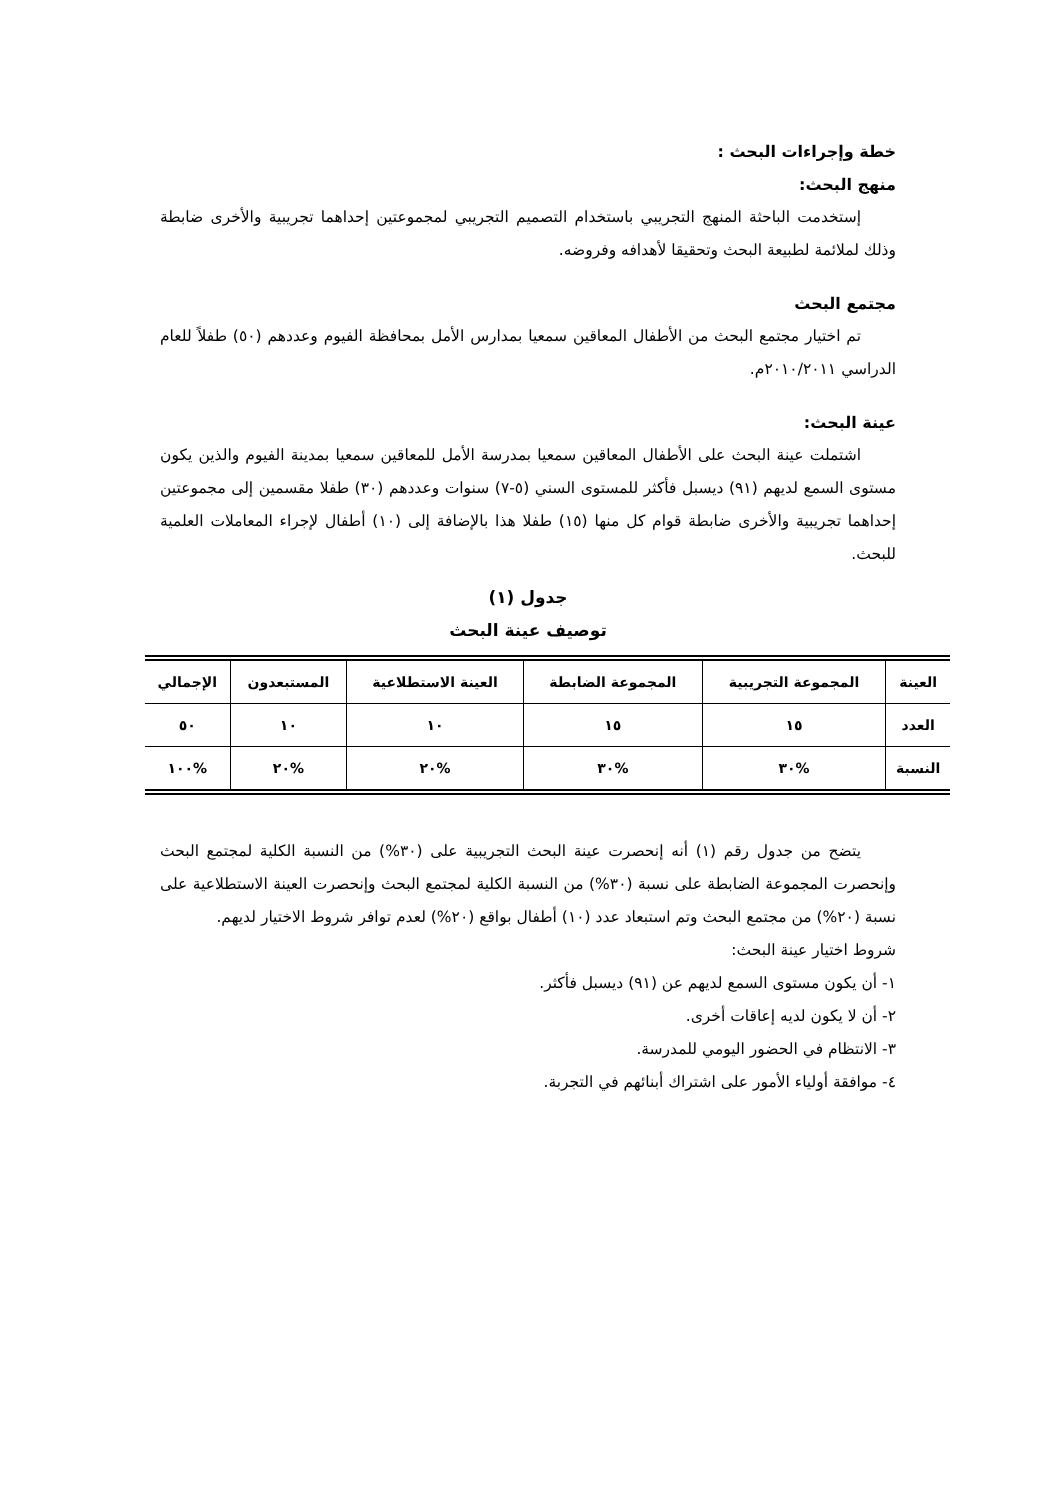خطة وإجراءات البحث :
منهج البحث:
إستخدمت الباحثة المنهج التجريبي باستخدام التصميم التجريبي لمجموعتين إحداهما تجريبية والأخرى ضابطة وذلك لملائمة لطبيعة البحث وتحقيقا لأهدافه وفروضه.
مجتمع البحث
تم اختيار مجتمع البحث من الأطفال المعاقين سمعيا بمدارس الأمل بمحافظة الفيوم وعددهم (٥٠) طفلاً للعام الدراسي ٢٠١٠/٢٠١١م.
عينة البحث:
اشتملت عينة البحث على الأطفال المعاقين سمعيا بمدرسة الأمل للمعاقين سمعيا بمدينة الفيوم والذين يكون مستوى السمع لديهم (٩١) ديسبل فأكثر للمستوى السني (٥-٧) سنوات وعددهم (٣٠) طفلا مقسمين إلى مجموعتين إحداهما تجريبية والأخرى ضابطة قوام كل منها (١٥) طفلا هذا بالإضافة إلى (١٠) أطفال لإجراء المعاملات العلمية للبحث.
جدول (١)
توصيف عينة البحث
| العينة | المجموعة التجريبية | المجموعة الضابطة | العينة الاستطلاعية | المستبعدون | الإجمالي |
| --- | --- | --- | --- | --- | --- |
| العدد | ١٥ | ١٥ | ١٠ | ١٠ | ٥٠ |
| النسبة | %٣٠ | %٣٠ | %٢٠ | %٢٠ | %١٠٠ |
يتضح من جدول رقم (١) أنه إنحصرت عينة البحث التجريبية على (٣٠%) من النسبة الكلية لمجتمع البحث وإنحصرت المجموعة الضابطة على نسبة (٣٠%) من النسبة الكلية لمجتمع البحث وإنحصرت العينة الاستطلاعية على نسبة (٢٠%) من مجتمع البحث وتم استبعاد عدد (١٠) أطفال بواقع (٢٠%) لعدم توافر شروط الاختيار لديهم.
شروط اختيار عينة البحث:
١- أن يكون مستوى السمع لديهم عن (٩١) ديسبل فأكثر.
٢- أن لا يكون لديه إعاقات أخرى.
٣- الانتظام في الحضور اليومي للمدرسة.
٤- موافقة أولياء الأمور على اشتراك أبنائهم في التجربة.